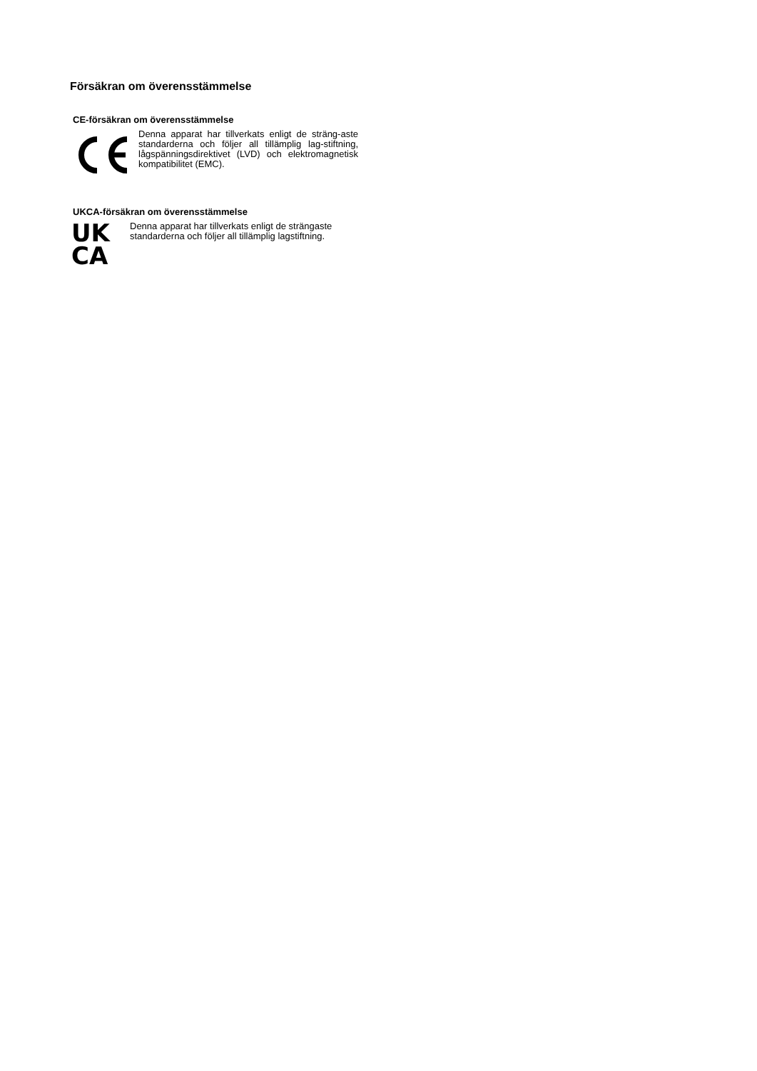Försäkran om överensstämmelse
CE-försäkran om överensstämmelse
Denna apparat har tillverkats enligt de sträng-aste standarderna och följer all tillämplig lag-stiftning, lågspänningsdirektivet (LVD) och elektromagnetisk kompatibilitet (EMC).
UKCA-försäkran om överensstämmelse
UK
CA
Denna apparat har tillverkats enligt de strängaste standarderna och följer all tillämplig lagstiftning.